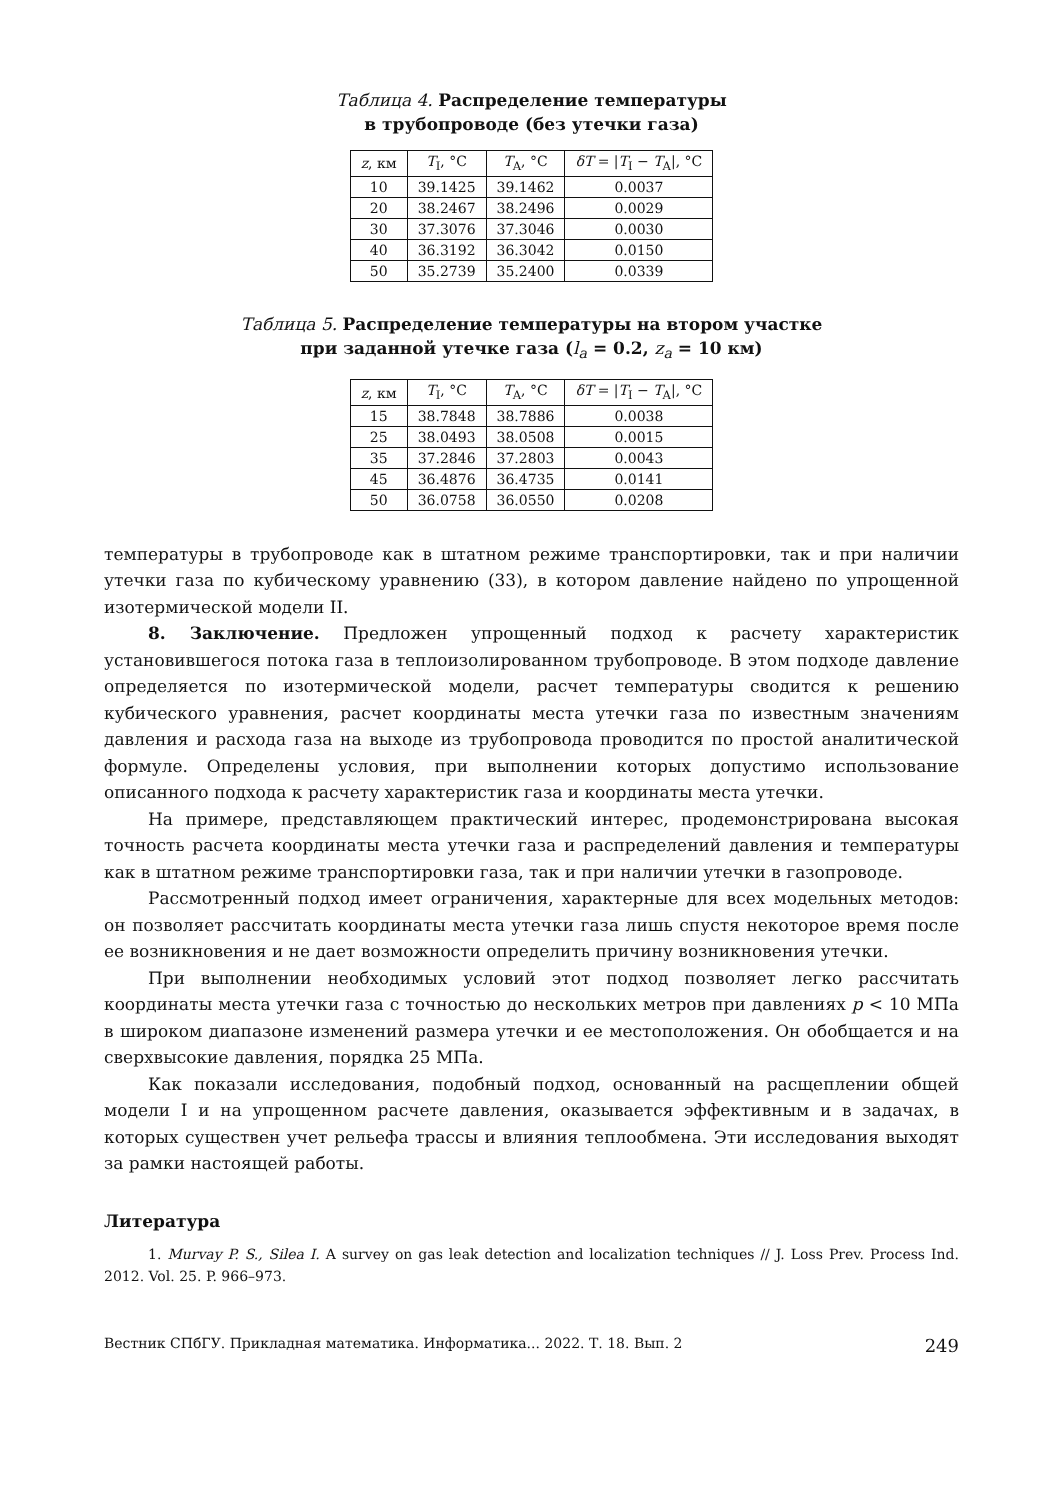Таблица 4. Распределение температуры
в трубопроводе (без утечки газа)
| z , км | T<sub>I</sub>, °C | T<sub>A</sub>, °C | δT = / T<sub>I</sub> − T<sub>A</sub>/, °C |
| --- | --- | --- | --- |
| 10 | 39.1425 | 39.1462 | 0.0037 |
| 20 | 38.2467 | 38.2496 | 0.0029 |
| 30 | 37.3076 | 37.3046 | 0.0030 |
| 40 | 36.3192 | 36.3042 | 0.0150 |
| 50 | 35.2739 | 35.2400 | 0.0339 |
Таблица 5. Распределение температуры на втором участке
при заданной утечке газа (l<sub>a</sub> = 0.2, z<sub>a</sub> = 10 км)
| z , км | T<sub>I</sub>, °C | T<sub>A</sub>, °C | δT = / T<sub>I</sub> − T<sub>A</sub>/, °C |
| --- | --- | --- | --- |
| 15 | 38.7848 | 38.7886 | 0.0038 |
| 25 | 38.0493 | 38.0508 | 0.0015 |
| 35 | 37.2846 | 37.2803 | 0.0043 |
| 45 | 36.4876 | 36.4735 | 0.0141 |
| 50 | 36.0758 | 36.0550 | 0.0208 |
температуры в трубопроводе как в штатном режиме транспортировки, так и при наличии утечки газа по кубическому уравнению (33), в котором давление найдено по упрощенной изотермической модели II.
8. Заключение. Предложен упрощенный подход к расчету характеристик установившегося потока газа в теплоизолированном трубопроводе. В этом подходе давление определяется по изотермической модели, расчет температуры сводится к решению кубического уравнения, расчет координаты места утечки газа по известным значениям давления и расхода газа на выходе из трубопровода проводится по простой аналитической формуле. Определены условия, при выполнении которых допустимо использование описанного подхода к расчету характеристик газа и координаты места утечки.
На примере, представляющем практический интерес, продемонстрирована высокая точность расчета координаты места утечки газа и распределений давления и температуры как в штатном режиме транспортировки газа, так и при наличии утечки в газопроводе.
Рассмотренный подход имеет ограничения, характерные для всех модельных методов: он позволяет рассчитать координаты места утечки газа лишь спустя некоторое время после ее возникновения и не дает возможности определить причину возникновения утечки.
При выполнении необходимых условий этот подход позволяет легко рассчитать координаты места утечки газа с точностью до нескольких метров при давлениях p < 10 МПа в широком диапазоне изменений размера утечки и ее местоположения. Он обобщается и на сверхвысокие давления, порядка 25 МПа.
Как показали исследования, подобный подход, основанный на расщеплении общей модели I и на упрощенном расчете давления, оказывается эффективным и в задачах, в которых существен учет рельефа трассы и влияния теплообмена. Эти исследования выходят за рамки настоящей работы.
Литература
1. Murvay P. S., Silea I. A survey on gas leak detection and localization techniques // J. Loss Prev. Process Ind. 2012. Vol. 25. P. 966–973.
Вестник СПбГУ. Прикладная математика. Информатика... 2022. Т. 18. Вып. 2 249